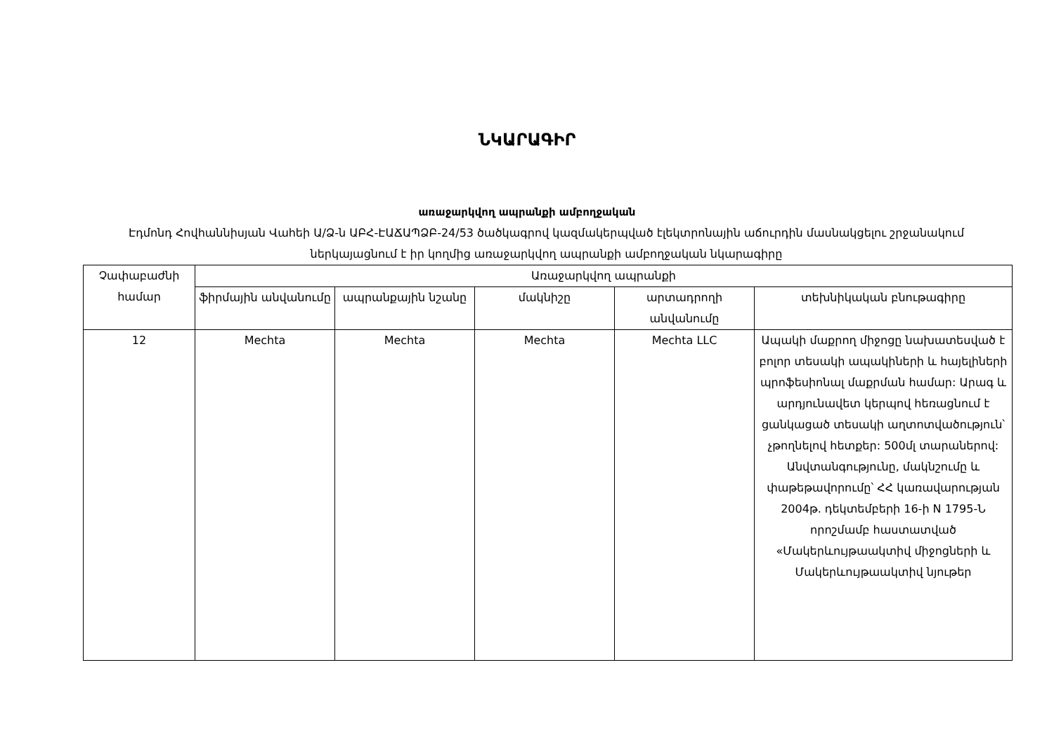ՆԿԱՐԱԳԻՐ
առաջարկվող ապրանքի ամբողջական
Էդմոնդ Հովհաննիսյան Վահեի Ա/Ձ-ն ԱԲՀ-ԷԱՃԱՊՁԲ-24/53 ծածկագրով կազմակերպված էլեկտրոնային աճուրդին մասնակցելու շրջանակում ներկայացնում է իր կողմից առաջարկվող ապրանքի ամբողջական նկարագիրը
| Չափաբաժնի համար | Առաջարկվող ապրանքի | | | | |
| --- | --- | --- | --- | --- | --- |
| | ֆիրմային անվանումը | ապրանքային նշանը | մակնիշը | արտադրողի անվանումը | տեխնիկական բնութագիրը |
| 12 | Mechta | Mechta | Mechta | Mechta LLC | Ապակի մաքրող միջոցը նախատեսված է բոլոր տեսակի ապակիների և հայելիների պրոֆեսիոնալ մաքրման համար: Արագ և արդյունավետ կերպով հեռացնում է ցանկացած տեսակի աղտոտվածություն՝ չթողնելով հետքեր: 500մլ տարաներով: Անվտանգությունը, մակնշումը և փաթեթավորումը՝ ՀՀ կառավարության 2004թ. դեկտեմբերի 16-ի N 1795-Ն որոշմամբ հաստատված «Մակերևույթաակտիվ միջոցների և Մակերևույթաակտիվ նյութեր |